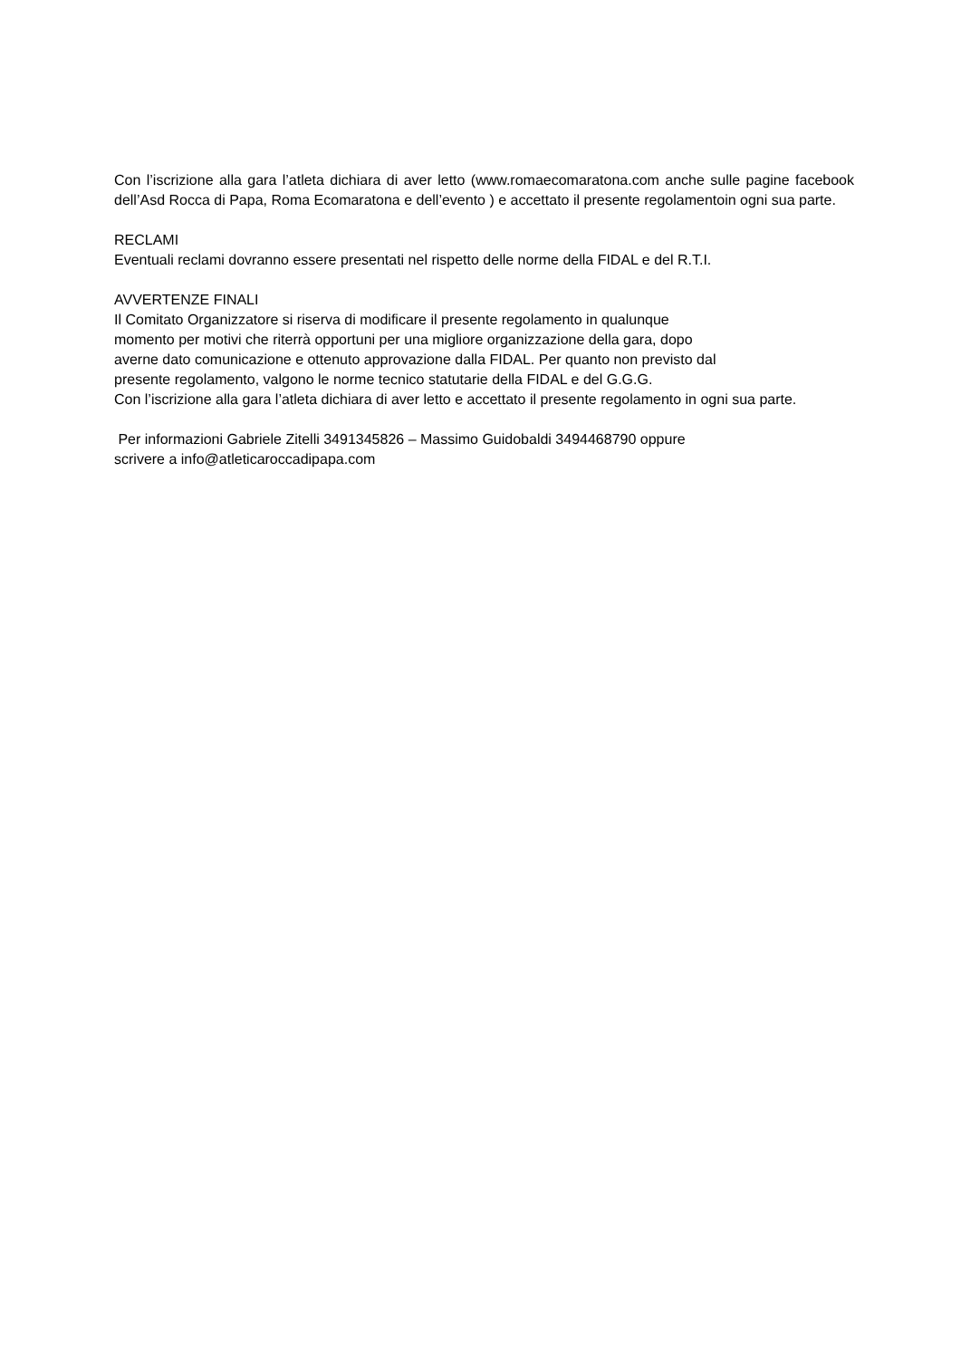Con l’iscrizione alla gara l’atleta dichiara di aver letto (www.romaecomaratona.com anche sulle pagine facebook dell’Asd Rocca di Papa, Roma Ecomaratona e dell’evento ) e accettato il presente regolamentoin ogni sua parte.
RECLAMI
Eventuali reclami dovranno essere presentati nel rispetto delle norme della FIDAL e del R.T.I.
AVVERTENZE FINALI
Il Comitato Organizzatore si riserva di modificare il presente regolamento in qualunque
momento per motivi che riterrà opportuni per una migliore organizzazione della gara, dopo
averne dato comunicazione e ottenuto approvazione dalla FIDAL. Per quanto non previsto dal
presente regolamento, valgono le norme tecnico statutarie della FIDAL e del G.G.G.
Con l’iscrizione alla gara l’atleta dichiara di aver letto e accettato il presente regolamento in ogni sua parte.
Per informazioni Gabriele Zitelli 3491345826 – Massimo Guidobaldi 3494468790 oppure
scrivere a info@atleticaroccadipapa.com